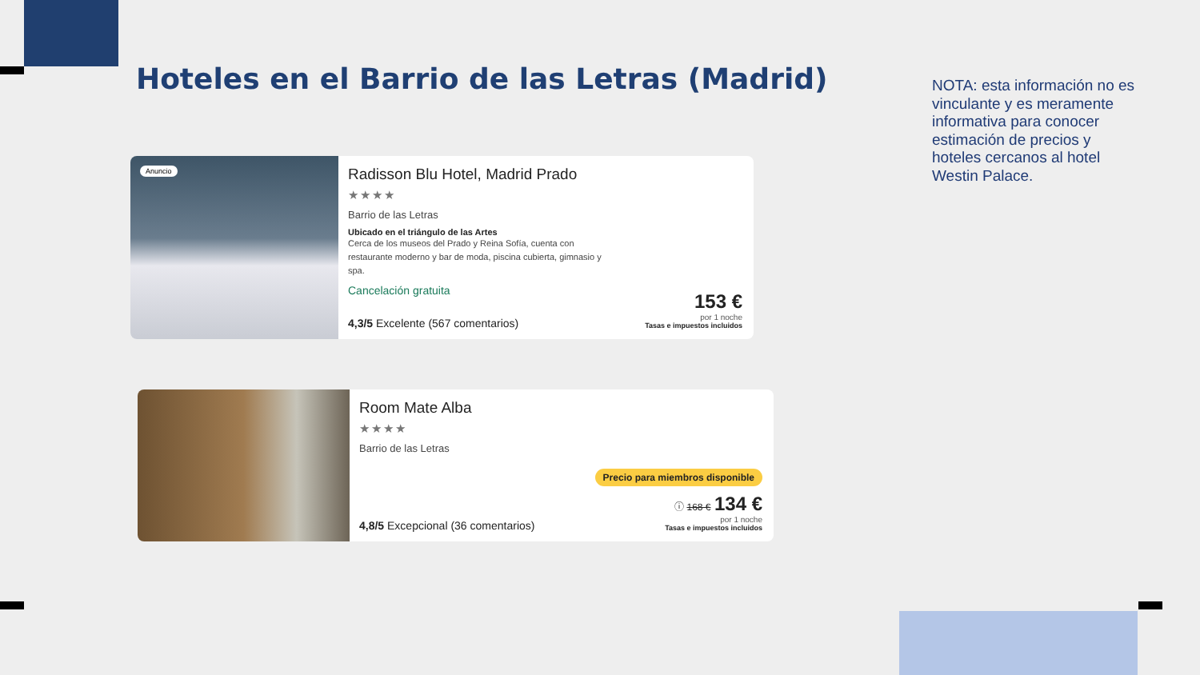Hoteles en el Barrio de las Letras (Madrid)
NOTA: esta información no es vinculante y es meramente informativa para conocer estimación de precios y hoteles cercanos al hotel Westin Palace.
Anuncio
Radisson Blu Hotel, Madrid Prado
★★★★
Barrio de las Letras
Ubicado en el triángulo de las Artes
Cerca de los museos del Prado y Reina Sofía, cuenta con restaurante moderno y bar de moda, piscina cubierta, gimnasio y spa.
Cancelación gratuita
4,3/5 Excelente (567 comentarios)
153 €
por 1 noche
Tasas e impuestos incluidos
Room Mate Alba
★★★★
Barrio de las Letras
4,8/5 Excepcional (36 comentarios)
Precio para miembros disponible
ⓘ 168 € 134 €
por 1 noche
Tasas e impuestos incluidos